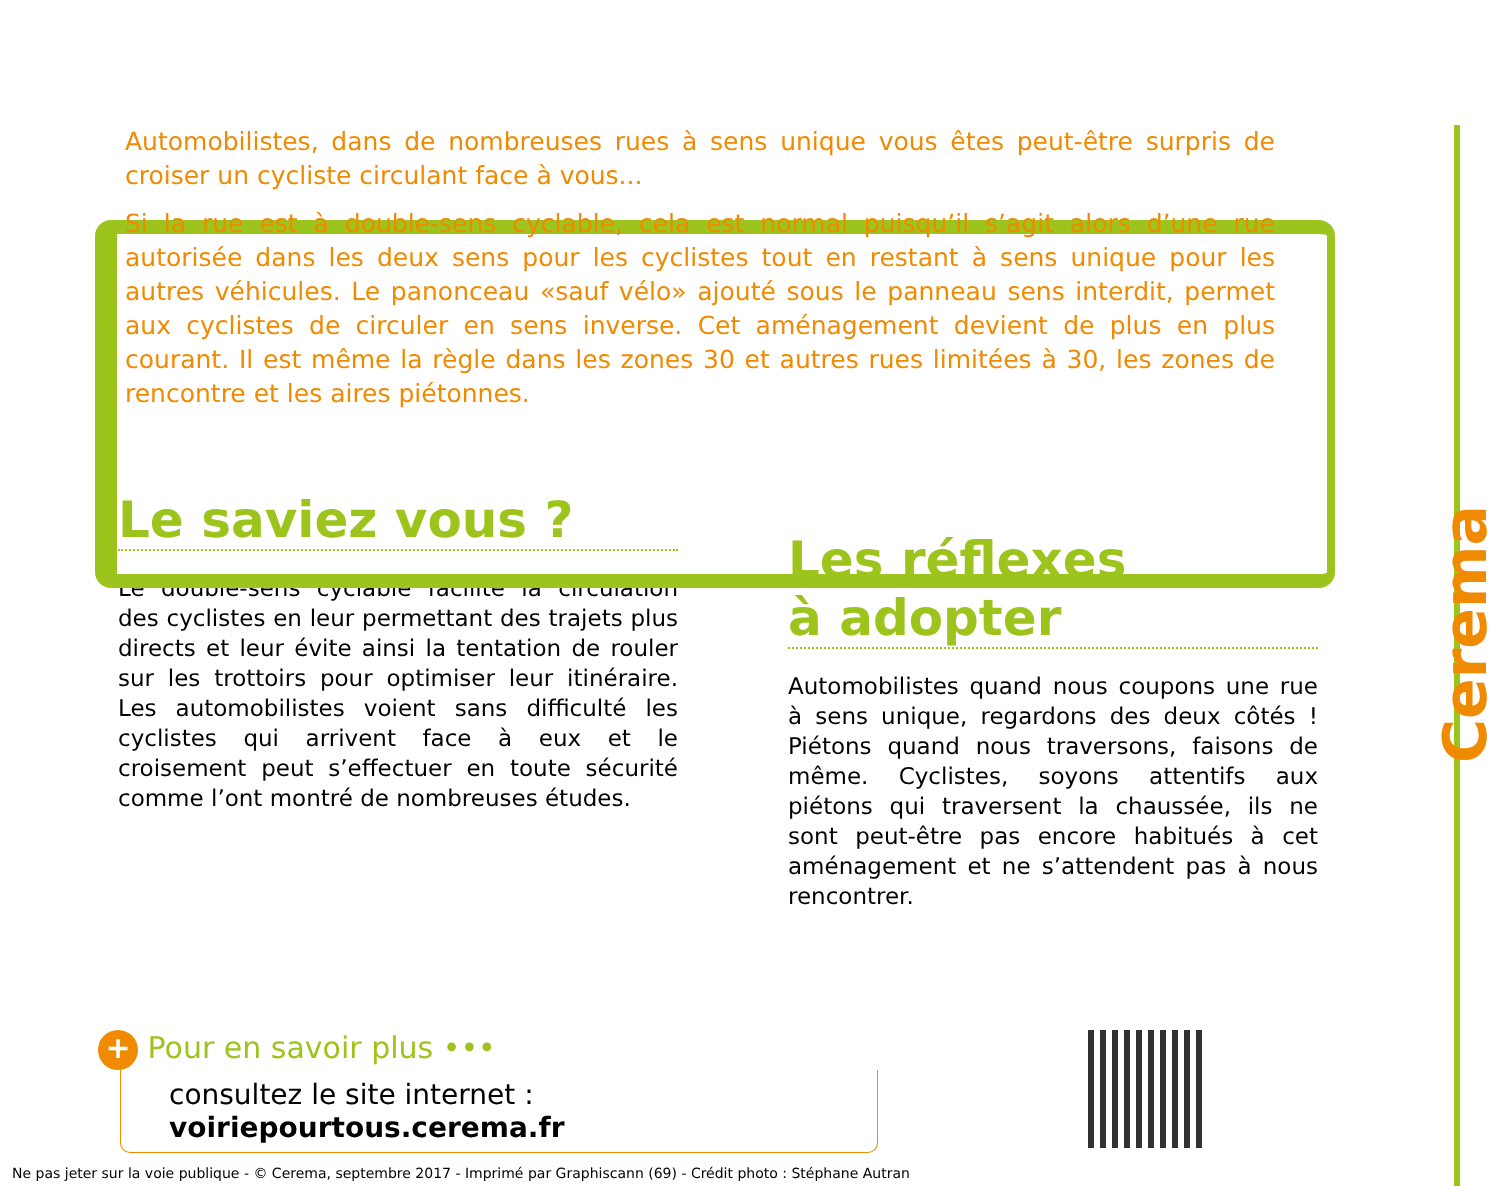Automobilistes, dans de nombreuses rues à sens unique vous êtes peut-être surpris de croiser un cycliste circulant face à vous...
Si la rue est à double-sens cyclable, cela est normal puisqu’il s’agit alors d’une rue autorisée dans les deux sens pour les cyclistes tout en restant à sens unique pour les autres véhicules. Le panonceau «sauf vélo» ajouté sous le panneau sens interdit, permet aux cyclistes de circuler en sens inverse. Cet aménagement devient de plus en plus courant. Il est même la règle dans les zones 30 et autres rues limitées à 30, les zones de rencontre et les aires piétonnes.
Le saviez vous ?
Le double-sens cyclable facilite la circulation des cyclistes en leur permettant des trajets plus directs et leur évite ainsi la tentation de rouler sur les trottoirs pour optimiser leur itinéraire. Les automobilistes voient sans difficulté les cyclistes qui arrivent face à eux et le croisement peut s’effectuer en toute sécurité comme l’ont montré de nombreuses études.
Les réflexes
à adopter
Automobilistes quand nous coupons une rue à sens unique, regardons des deux côtés ! Piétons quand nous traversons, faisons de même. Cyclistes, soyons attentifs aux piétons qui traversent la chaussée, ils ne sont peut-être pas encore habitués à cet aménagement et ne s’attendent pas à nous rencontrer.
+ Pour en savoir plus •••
consultez le site internet : voiriepourtous.cerema.fr
Cerema
Ne pas jeter sur la voie publique - © Cerema, septembre 2017 - Imprimé par Graphiscann (69) - Crédit photo : Stéphane Autran